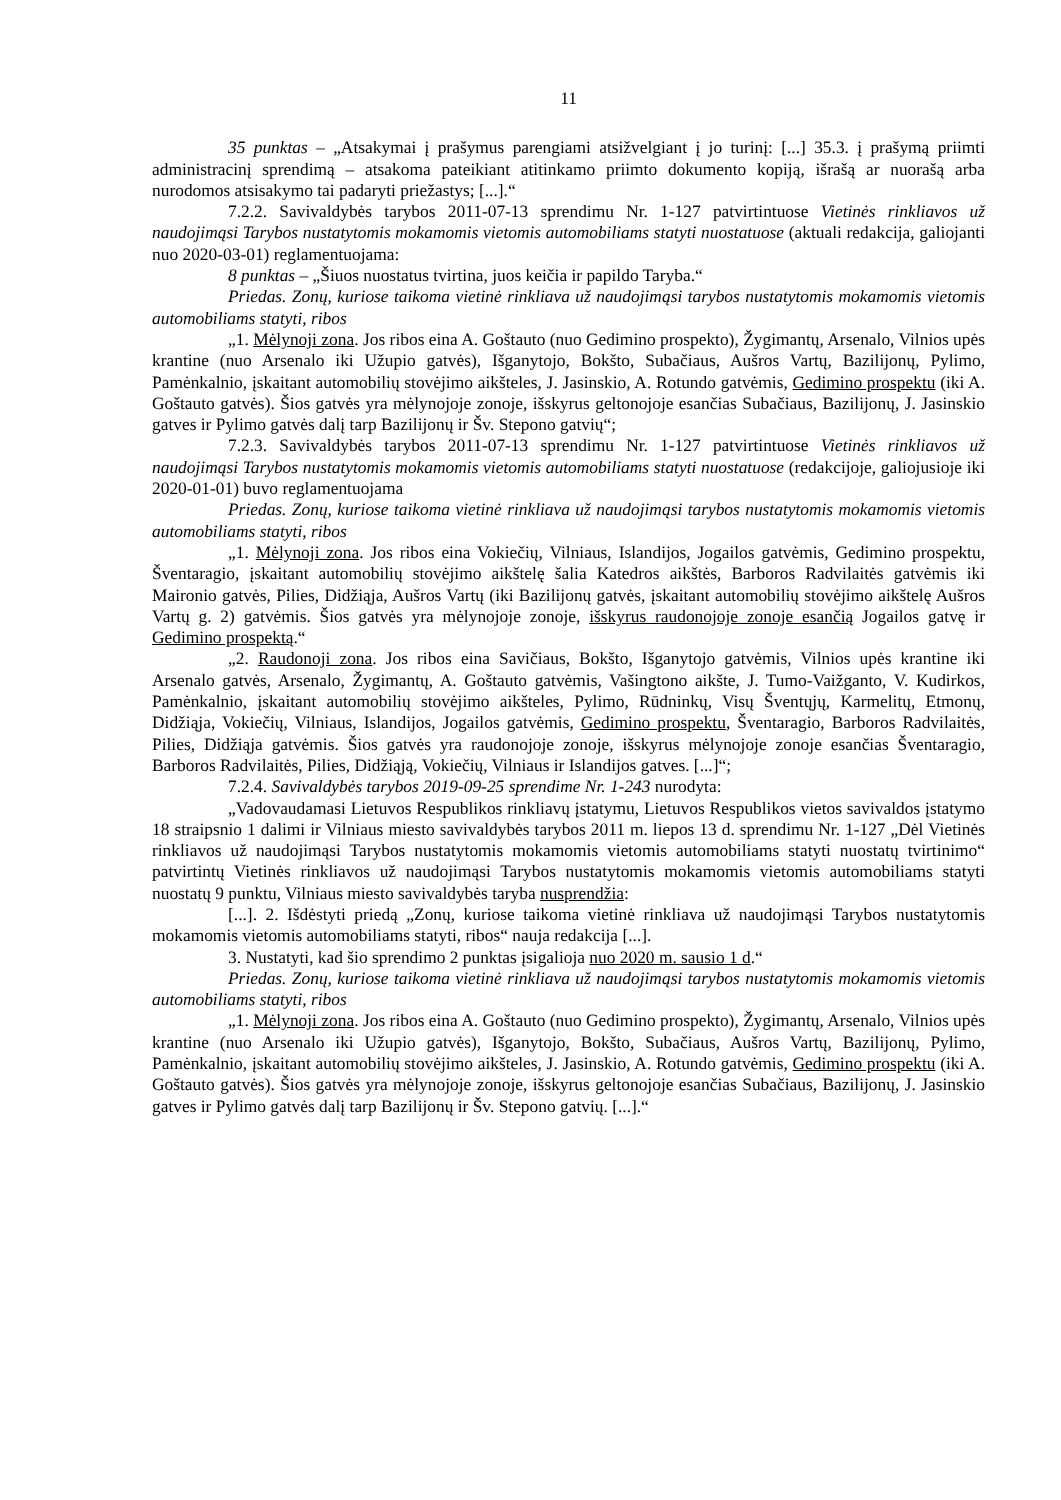11
35 punktas – „Atsakymai į prašymus parengiami atsižvelgiant į jo turinį: [...] 35.3. į prašymą priimti administracinį sprendimą – atsakoma pateikiant atitinkamo priimto dokumento kopiją, išrašą ar nuorašą arba nurodomos atsisakymo tai padaryti priežastys; [...].“
7.2.2. Savivaldybės tarybos 2011-07-13 sprendimu Nr. 1-127 patvirtintuose Vietinės rinkliavos už naudojimąsi Tarybos nustatytomis mokamomis vietomis automobiliams statyti nuostatuose (aktuali redakcija, galiojanti nuo 2020-03-01) reglamentuojama:
8 punktas – „Šiuos nuostatus tvirtina, juos keičia ir papildo Taryba.“
Priedas. Zonų, kuriose taikoma vietinė rinkliava už naudojimąsi tarybos nustatytomis mokamomis vietomis automobiliams statyti, ribos
„1. Mėlynoji zona. Jos ribos eina A. Goštauto (nuo Gedimino prospekto), Žygimantų, Arsenalo, Vilnios upės krantine (nuo Arsenalo iki Užupio gatvės), Išganytojo, Bokšto, Subačiaus, Aušros Vartų, Bazilijonų, Pylimo, Pamėnkalnio, įskaitant automobilių stovėjimo aikšteles, J. Jasinskio, A. Rotundo gatvėmis, Gedimino prospektu (iki A. Goštauto gatvės). Šios gatvės yra mėlynojoje zonoje, išskyrus geltonojoje esančias Subačiaus, Bazilijonų, J. Jasinskio gatves ir Pylimo gatvės dalį tarp Bazilijonų ir Šv. Stepono gatvių“;
7.2.3. Savivaldybės tarybos 2011-07-13 sprendimu Nr. 1-127 patvirtintuose Vietinės rinkliavos už naudojimąsi Tarybos nustatytomis mokamomis vietomis automobiliams statyti nuostatuose (redakcijoje, galiojusioje iki 2020-01-01) buvo reglamentuojama
Priedas. Zonų, kuriose taikoma vietinė rinkliava už naudojimąsi tarybos nustatytomis mokamomis vietomis automobiliams statyti, ribos
„1. Mėlynoji zona. Jos ribos eina Vokiečių, Vilniaus, Islandijos, Jogailos gatvėmis, Gedimino prospektu, Šventaragio, įskaitant automobilių stovėjimo aikštelę šalia Katedros aikštės, Barboros Radvilaitės gatvėmis iki Maironio gatvės, Pilies, Didžiąja, Aušros Vartų (iki Bazilijonų gatvės, įskaitant automobilių stovėjimo aikštelę Aušros Vartų g. 2) gatvėmis. Šios gatvės yra mėlynojoje zonoje, išskyrus raudonojoje zonoje esančią Jogailos gatvę ir Gedimino prospektą.“
„2. Raudonoji zona. Jos ribos eina Savičiaus, Bokšto, Išganytojo gatvėmis, Vilnios upės krantine iki Arsenalo gatvės, Arsenalo, Žygimantų, A. Goštauto gatvėmis, Vašingtono aikšte, J. Tumo-Vaižganto, V. Kudirkos, Pamėnkalnio, įskaitant automobilių stovėjimo aikšteles, Pylimo, Rūdninkų, Visų Šventųjų, Karmelitų, Etmonų, Didžiąja, Vokiečių, Vilniaus, Islandijos, Jogailos gatvėmis, Gedimino prospektu, Šventaragio, Barboros Radvilaitės, Pilies, Didžiąja gatvėmis. Šios gatvės yra raudonojoje zonoje, išskyrus mėlynojoje zonoje esančias Šventaragio, Barboros Radvilaitės, Pilies, Didžiąją, Vokiečių, Vilniaus ir Islandijos gatves. [...]“;
7.2.4. Savivaldybės tarybos 2019-09-25 sprendime Nr. 1-243 nurodyta:
„Vadovaudamasi Lietuvos Respublikos rinkliavų įstatymu, Lietuvos Respublikos vietos savivaldos įstatymo 18 straipsnio 1 dalimi ir Vilniaus miesto savivaldybės tarybos 2011 m. liepos 13 d. sprendimu Nr. 1-127 „Dėl Vietinės rinkliavos už naudojimąsi Tarybos nustatytomis mokamomis vietomis automobiliams statyti nuostatų tvirtinimo“ patvirtintų Vietinės rinkliavos už naudojimąsi Tarybos nustatytomis mokamomis vietomis automobiliams statyti nuostatų 9 punktu, Vilniaus miesto savivaldybės taryba nusprendžia:
[...]. 2. Išdėstyti priedą „Zonų, kuriose taikoma vietinė rinkliava už naudojimąsi Tarybos nustatytomis mokamomis vietomis automobiliams statyti, ribos“ nauja redakcija [...].
3. Nustatyti, kad šio sprendimo 2 punktas įsigalioja nuo 2020 m. sausio 1 d.“
Priedas. Zonų, kuriose taikoma vietinė rinkliava už naudojimąsi tarybos nustatytomis mokamomis vietomis automobiliams statyti, ribos
„1. Mėlynoji zona. Jos ribos eina A. Goštauto (nuo Gedimino prospekto), Žygimantų, Arsenalo, Vilnios upės krantine (nuo Arsenalo iki Užupio gatvės), Išganytojo, Bokšto, Subačiaus, Aušros Vartų, Bazilijonų, Pylimo, Pamėnkalnio, įskaitant automobilių stovėjimo aikšteles, J. Jasinskio, A. Rotundo gatvėmis, Gedimino prospektu (iki A. Goštauto gatvės). Šios gatvės yra mėlynojoje zonoje, išskyrus geltonojoje esančias Subačiaus, Bazilijonų, J. Jasinskio gatves ir Pylimo gatvės dalį tarp Bazilijonų ir Šv. Stepono gatvių. [...].“